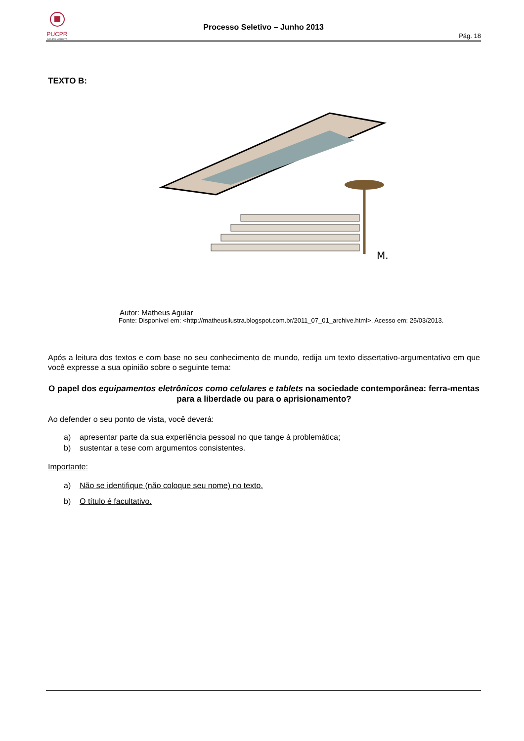PUCPR
GRUPO MARISTA
Processo Seletivo – Junho 2013
Pág. 18
TEXTO B:
M.
Autor: Matheus Aguiar
Fonte: Disponível em: <http://matheusilustra.blogspot.com.br/2011_07_01_archive.html>. Acesso em: 25/03/2013.
Após a leitura dos textos e com base no seu conhecimento de mundo, redija um texto dissertativo-argumentativo em que você expresse a sua opinião sobre o seguinte tema:
O papel dos equipamentos eletrônicos como celulares e tablets na sociedade contemporânea: ferra-mentas para a liberdade ou para o aprisionamento?
Ao defender o seu ponto de vista, você deverá:
a) apresentar parte da sua experiência pessoal no que tange à problemática;
b) sustentar a tese com argumentos consistentes.
Importante:
a) Não se identifique (não coloque seu nome) no texto.
b) O título é facultativo.